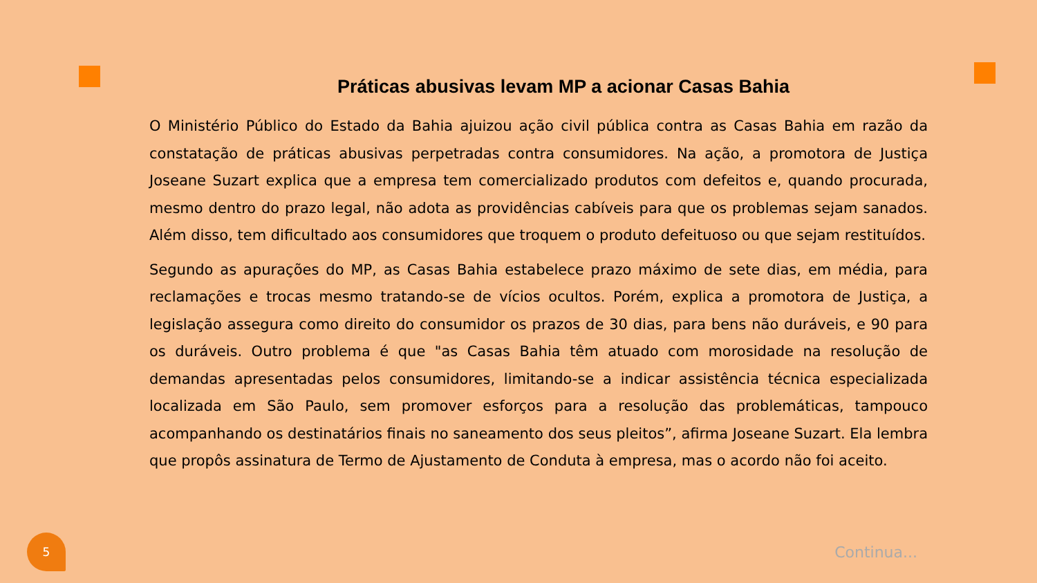Práticas abusivas levam MP a acionar Casas Bahia
O Ministério Público do Estado da Bahia ajuizou ação civil pública contra as Casas Bahia em razão da constatação de práticas abusivas perpetradas contra consumidores. Na ação, a promotora de Justiça Joseane Suzart explica que a empresa tem comercializado produtos com defeitos e, quando procurada, mesmo dentro do prazo legal, não adota as providências cabíveis para que os problemas sejam sanados. Além disso, tem dificultado aos consumidores que troquem o produto defeituoso ou que sejam restituídos.
Segundo as apurações do MP, as Casas Bahia estabelece prazo máximo de sete dias, em média, para reclamações e trocas mesmo tratando-se de vícios ocultos. Porém, explica a promotora de Justiça, a legislação assegura como direito do consumidor os prazos de 30 dias, para bens não duráveis, e 90 para os duráveis. Outro problema é que "as Casas Bahia têm atuado com morosidade na resolução de demandas apresentadas pelos consumidores, limitando-se a indicar assistência técnica especializada localizada em São Paulo, sem promover esforços para a resolução das problemáticas, tampouco acompanhando os destinatários finais no saneamento dos seus pleitos”, afirma Joseane Suzart. Ela lembra que propôs assinatura de Termo de Ajustamento de Conduta à empresa, mas o acordo não foi aceito.
5
Continua...